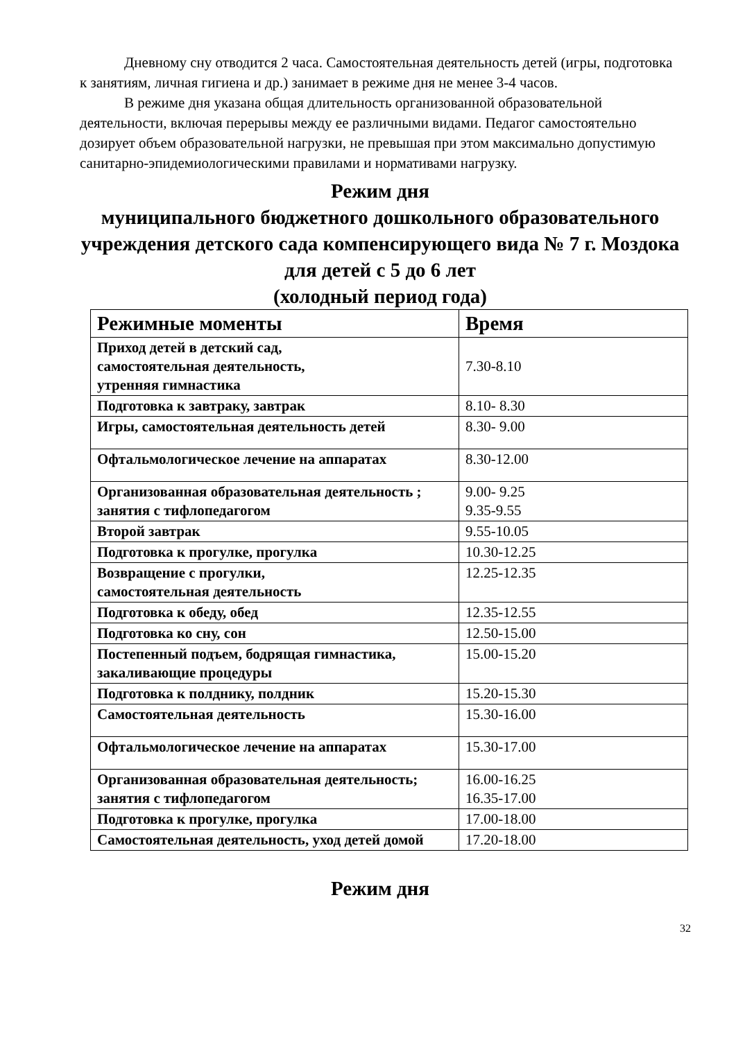Дневному сну отводится 2 часа. Самостоятельная деятельность детей (игры, подготовка к занятиям, личная гигиена и др.) занимает в режиме дня не менее 3-4 часов.
В режиме дня указана общая длительность организованной образовательной деятельности, включая перерывы между ее различными видами. Педагог самостоятельно дозирует объем образовательной нагрузки, не превышая при этом максимально допустимую санитарно-эпидемиологическими правилами и нормативами нагрузку.
Режим дня
муниципального бюджетного дошкольного образовательного учреждения детского сада компенсирующего вида № 7 г. Моздока
для детей с 5 до 6 лет
(холодный период года)
| Режимные моменты | Время |
| --- | --- |
| Приход детей в детский сад, самостоятельная деятельность, утренняя гимнастика | 7.30-8.10 |
| Подготовка к завтраку, завтрак | 8.10- 8.30 |
| Игры, самостоятельная деятельность детей | 8.30- 9.00 |
| Офтальмологическое лечение на аппаратах | 8.30-12.00 |
| Организованная образовательная деятельность ; занятия с тифлопедагогом | 9.00- 9.25 9.35-9.55 |
| Второй завтрак | 9.55-10.05 |
| Подготовка к прогулке, прогулка | 10.30-12.25 |
| Возвращение с прогулки, самостоятельная деятельность | 12.25-12.35 |
| Подготовка к обеду, обед | 12.35-12.55 |
| Подготовка ко сну, сон | 12.50-15.00 |
| Постепенный подъем, бодрящая гимнастика, закаливающие процедуры | 15.00-15.20 |
| Подготовка к полднику, полдник | 15.20-15.30 |
| Самостоятельная деятельность | 15.30-16.00 |
| Офтальмологическое лечение на аппаратах | 15.30-17.00 |
| Организованная образовательная деятельность; занятия с тифлопедагогом | 16.00-16.25 16.35-17.00 |
| Подготовка к прогулке, прогулка | 17.00-18.00 |
| Самостоятельная деятельность, уход детей домой | 17.20-18.00 |
Режим дня
32